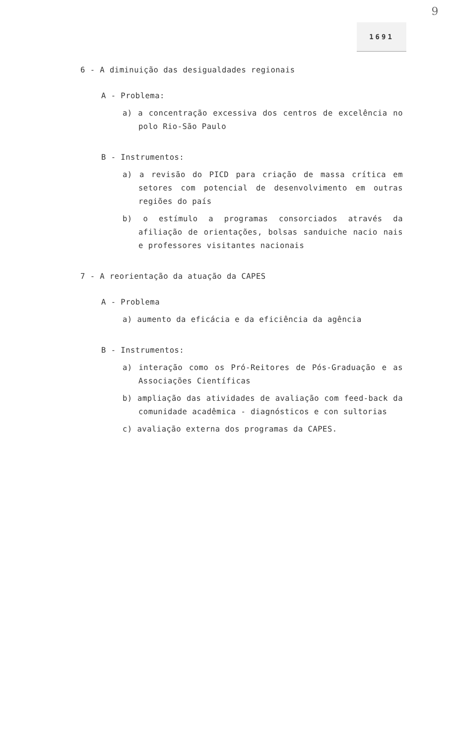9
1691
6 - A diminuição das desigualdades regionais
A - Problema:
a) a concentração excessiva dos centros de excelência no polo Rio-São Paulo
B - Instrumentos:
a) a revisão do PICD para criação de massa crítica em setores com potencial de desenvolvimento em outras regiões do país
b) o estímulo a programas consorciados através da afiliação de orientações, bolsas sanduiche nacio nais e professores visitantes nacionais
7 - A reorientação da atuação da CAPES
A - Problema
a) aumento da eficácia e da eficiência da agência
B - Instrumentos:
a) interação como os Pró-Reitores de Pós-Graduação e as Associações Científicas
b) ampliação das atividades de avaliação com feed-back da comunidade acadêmica - diagnósticos e con sultorias
c) avaliação externa dos programas da CAPES.